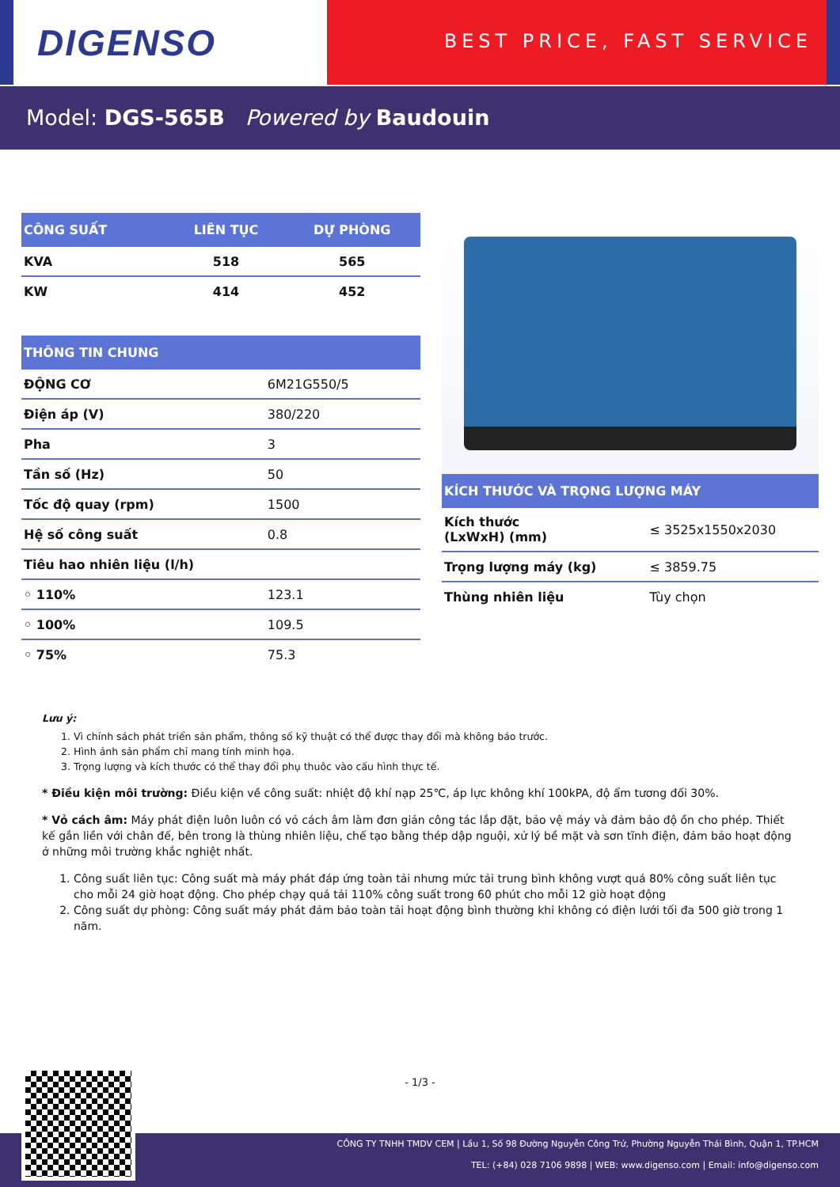DIGENSO
BEST PRICE, FAST SERVICE
Model: DGS-565B Powered by Baudouin
| CÔNG SUẤT | LIÊN TỤC | DỰ PHÒNG |
| --- | --- | --- |
| KVA | 518 | 565 |
| KW | 414 | 452 |
| THÔNG TIN CHUNG | |
| --- | --- |
| ĐỘNG CƠ | 6M21G550/5 |
| Điện áp (V) | 380/220 |
| Pha | 3 |
| Tần số (Hz) | 50 |
| Tốc độ quay (rpm) | 1500 |
| Hệ số công suất | 0.8 |
| Tiêu hao nhiên liệu (l/h) | |
| ◦ 110% | 123.1 |
| ◦ 100% | 109.5 |
| ◦ 75% | 75.3 |
| KÍCH THƯỚC VÀ TRỌNG LƯỢNG MÁY | |
| --- | --- |
| Kích thước (LxWxH) (mm) | ≤ 3525x1550x2030 |
| Trọng lượng máy (kg) | ≤ 3859.75 |
| Thùng nhiên liệu | Tùy chọn |
Lưu ý:
1. Vì chính sách phát triển sản phẩm, thông số kỹ thuật có thể được thay đổi mà không báo trước.
2. Hình ảnh sản phẩm chỉ mang tính minh họa.
3. Trọng lượng và kích thước có thể thay đổi phụ thuôc vào cấu hình thực tế.
* Điều kiện môi trường: Điều kiện về công suất: nhiệt độ khí nạp 25℃, áp lực không khí 100kPA, độ ẩm tương đối 30%.
* Vỏ cách âm: Máy phát điện luôn luôn có vỏ cách âm làm đơn giản công tác lắp đặt, bảo vệ máy và đảm bảo độ ồn cho phép. Thiết kế gắn liền với chân đế, bên trong là thùng nhiên liệu, chế tạo bằng thép dập nguội, xử lý bề mặt và sơn tĩnh điện, đảm bảo hoạt động ở những môi trường khắc nghiệt nhất.
1. Công suất liên tục: Công suất mà máy phát đáp ứng toàn tải nhưng mức tải trung bình không vượt quá 80% công suất liên tục cho mỗi 24 giờ hoạt động. Cho phép chạy quá tải 110% công suất trong 60 phút cho mỗi 12 giờ hoạt động
2. Công suất dự phòng: Công suất máy phát đảm bảo toàn tải hoạt động bình thường khi không có điện lưới tối đa 500 giờ trong 1 năm.
- 1/3 -
CÔNG TY TNHH TMDV CEM | Lầu 1, Số 98 Đường Nguyễn Công Trứ, Phường Nguyễn Thái Bình, Quận 1, TP.HCM
TEL: (+84) 028 7106 9898 | WEB: www.digenso.com | Email: info@digenso.com